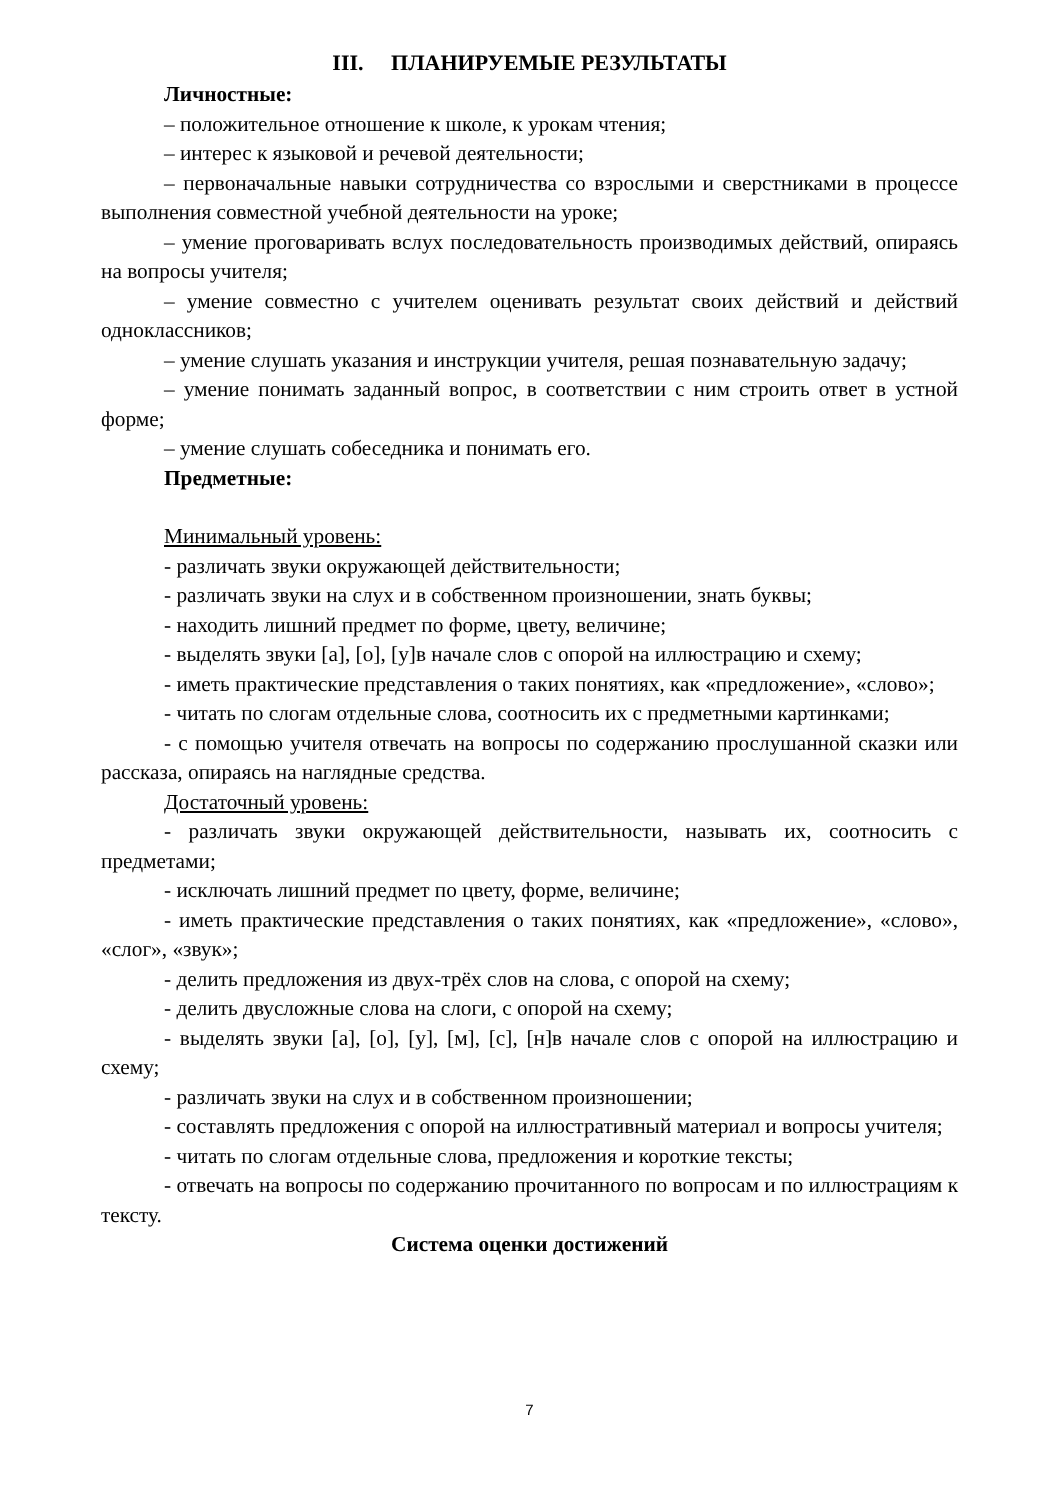III. ПЛАНИРУЕМЫЕ РЕЗУЛЬТАТЫ
Личностные:
– положительное отношение к школе, к урокам чтения;
– интерес к языковой и речевой деятельности;
– первоначальные навыки сотрудничества со взрослыми и сверстниками в процессе выполнения совместной учебной деятельности на уроке;
– умение проговаривать вслух последовательность производимых действий, опираясь на вопросы учителя;
– умение совместно с учителем оценивать результат своих действий и действий одноклассников;
– умение слушать указания и инструкции учителя, решая познавательную задачу;
– умение понимать заданный вопрос, в соответствии с ним строить ответ в устной форме;
– умение слушать собеседника и понимать его.
Предметные:
Минимальный уровень:
- различать звуки окружающей действительности;
- различать звуки на слух и в собственном произношении, знать буквы;
- находить лишний предмет по форме, цвету, величине;
- выделять звуки [а], [о], [у]в начале слов с опорой на иллюстрацию и схему;
- иметь практические представления о таких понятиях, как «предложение», «слово»;
- читать по слогам отдельные слова, соотносить их с предметными картинками;
- с помощью учителя отвечать на вопросы по содержанию прослушанной сказки или рассказа, опираясь на наглядные средства.
Достаточный уровень:
- различать звуки окружающей действительности, называть их, соотносить с предметами;
- исключать лишний предмет по цвету, форме, величине;
- иметь практические представления о таких понятиях, как «предложение», «слово», «слог», «звук»;
- делить предложения из двух-трёх слов на слова, с опорой на схему;
- делить двусложные слова на слоги, с опорой на схему;
- выделять звуки [а], [о], [у], [м], [с], [н]в начале слов с опорой на иллюстрацию и схему;
- различать звуки на слух и в собственном произношении;
- составлять предложения с опорой на иллюстративный материал и вопросы учителя;
- читать по слогам отдельные слова, предложения и короткие тексты;
- отвечать на вопросы по содержанию прочитанного по вопросам и по иллюстрациям к тексту.
Система оценки достижений
7